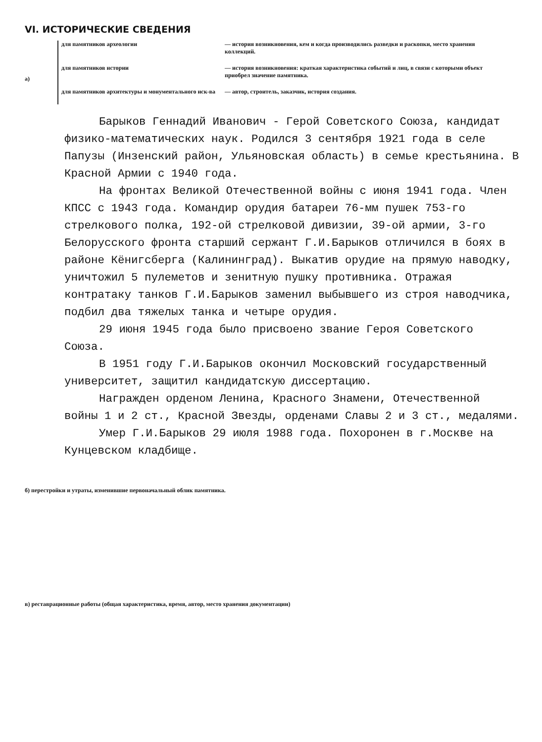VI. ИСТОРИЧЕСКИЕ СВЕДЕНИЯ
а)
для памятников археологии — история возникновения, кем и когда производились разведки и раскопки, место хранения коллекций.
для памятников истории — история возникновения: краткая характеристика событий и лиц, в связи с которыми объект приобрел значение памятника.
для памятников архитектуры и монументального иск-ва
— автор, строитель, заказчик, история создания.
Барыков Геннадий Иванович - Герой Советского Союза, кандидат физико-математических наук. Родился 3 сентября 1921 года в селе Папузы (Инзенский район, Ульяновская область) в семье крестьянина. В Красной Армии с 1940 года.
На фронтах Великой Отечественной войны с июня 1941 года. Член КПСС с 1943 года. Командир орудия батареи 76-мм пушек 753-го стрелкового полка, 192-ой стрелковой дивизии, 39-ой армии, 3-го Белорусского фронта старший сержант Г.И.Барыков отличился в боях в районе Кёнигсберга (Калининград). Выкатив орудие на прямую наводку, уничтожил 5 пулеметов и зенитную пушку противника. Отражая контратаку танков Г.И.Барыков заменил выбывшего из строя наводчика, подбил два тяжелых танка и четыре орудия.
29 июня 1945 года было присвоено звание Героя Советского Союза.
В 1951 году Г.И.Барыков окончил Московский государственный университет, защитил кандидатскую диссертацию.
Награжден орденом Ленина, Красного Знамени, Отечественной войны 1 и 2 ст., Красной Звезды, орденами Славы 2 и 3 ст., медалями.
Умер Г.И.Барыков 29 июля 1988 года. Похоронен в г.Москве на Кунцевском кладбище.
б) перестройки и утраты, изменившие первоначальный облик памятника.
в) реставрационные работы (общая характеристика, время, автор, место хранения документации)